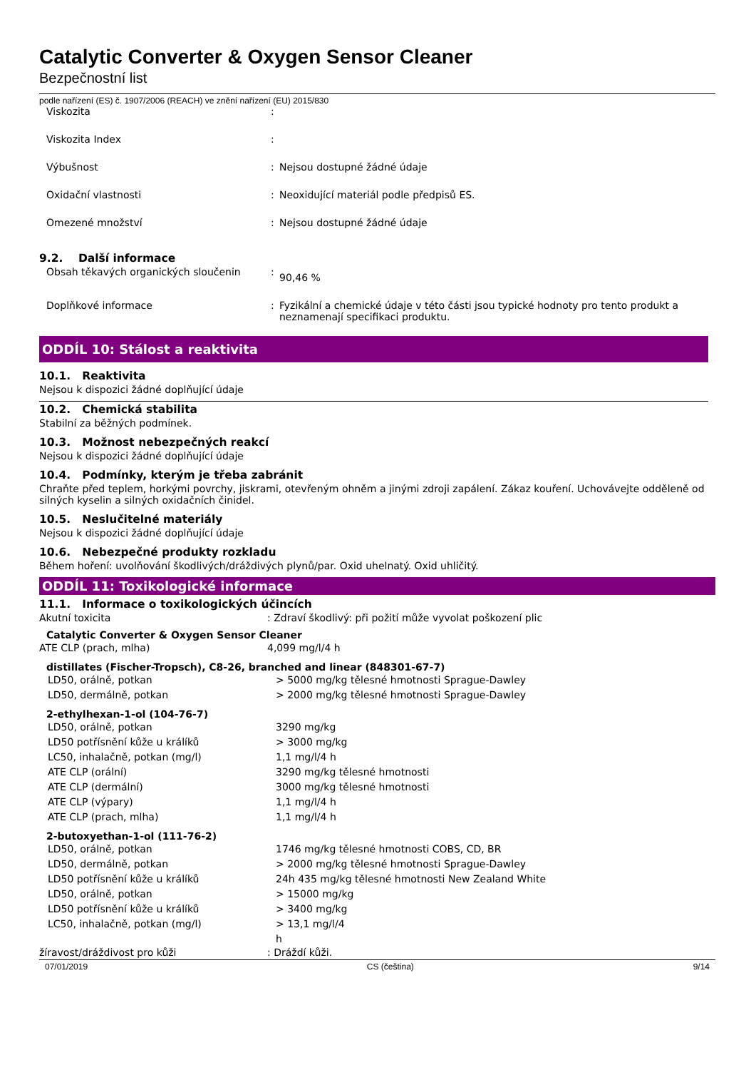Catalytic Converter & Oxygen Sensor Cleaner
Bezpečnostní list
podle nařízení (ES) č. 1907/2006 (REACH) ve znění nařízení (EU) 2015/830
| Viskozita | : | |
| Viskozita Index | : | |
| Výbušnost | : | Nejsou dostupné žádné údaje |
| Oxidační vlastnosti | : | Neoxidující materiál podle předpisů ES. |
| Omezené množství | : | Nejsou dostupné žádné údaje |
9.2. Další informace
| Obsah těkavých organických sloučenin | : | 90,46 % |
| Doplňkové informace | : | Fyzikální a chemické údaje v této části jsou typické hodnoty pro tento produkt a neznamenají specifikaci produktu. |
ODDÍL 10: Stálost a reaktivita
10.1. Reaktivita
Nejsou k dispozici žádné doplňující údaje
10.2. Chemická stabilita
Stabilní za běžných podmínek.
10.3. Možnost nebezpečných reakcí
Nejsou k dispozici žádné doplňující údaje
10.4. Podmínky, kterým je třeba zabránit
Chraňte před teplem, horkými povrchy, jiskrami, otevřeným ohněm a jinými zdroji zapálení. Zákaz kouření. Uchovávejte odděleně od silných kyselin a silných oxidačních činidel.
10.5. Neslučitelné materiály
Nejsou k dispozici žádné doplňující údaje
10.6. Nebezpečné produkty rozkladu
Během hoření: uvolňování škodlivých/dráždivých plynů/par. Oxid uhelnatý. Oxid uhličitý.
ODDÍL 11: Toxikologické informace
11.1. Informace o toxikologických účincích
| Akutní toxicita | : Zdraví škodlivý: při požití může vyvolat poškození plic |
Catalytic Converter & Oxygen Sensor Cleaner
| ATE CLP (prach, mlha) | 4,099 mg/l/4 h |
distillates (Fischer-Tropsch), C8-26, branched and linear (848301-67-7)
| LD50, orálně, potkan | > 5000 mg/kg tělesné hmotnosti Sprague-Dawley |
| LD50, dermálně, potkan | > 2000 mg/kg tělesné hmotnosti Sprague-Dawley |
2-ethylhexan-1-ol (104-76-7)
| LD50, orálně, potkan | 3290 mg/kg |
| LD50 potřísnění kůže u králíků | > 3000 mg/kg |
| LC50, inhalačně, potkan (mg/l) | 1,1 mg/l/4 h |
| ATE CLP (orální) | 3290 mg/kg tělesné hmotnosti |
| ATE CLP (dermální) | 3000 mg/kg tělesné hmotnosti |
| ATE CLP (výpary) | 1,1 mg/l/4 h |
| ATE CLP (prach, mlha) | 1,1 mg/l/4 h |
2-butoxyethan-1-ol (111-76-2)
| LD50, orálně, potkan | 1746 mg/kg tělesné hmotnosti COBS, CD, BR |
| LD50, dermálně, potkan | > 2000 mg/kg tělesné hmotnosti Sprague-Dawley |
| LD50 potřísnění kůže u králíků | 24h 435 mg/kg tělesné hmotnosti New Zealand White |
| LD50, orálně, potkan | > 15000 mg/kg |
| LD50 potřísnění kůže u králíků | > 3400 mg/kg |
| LC50, inhalačně, potkan (mg/l) | > 13,1 mg/l/4 h |
| žíravost/dráždivost pro kůži | : Dráždí kůži. |
07/01/2019 CS (čeština) 9/14